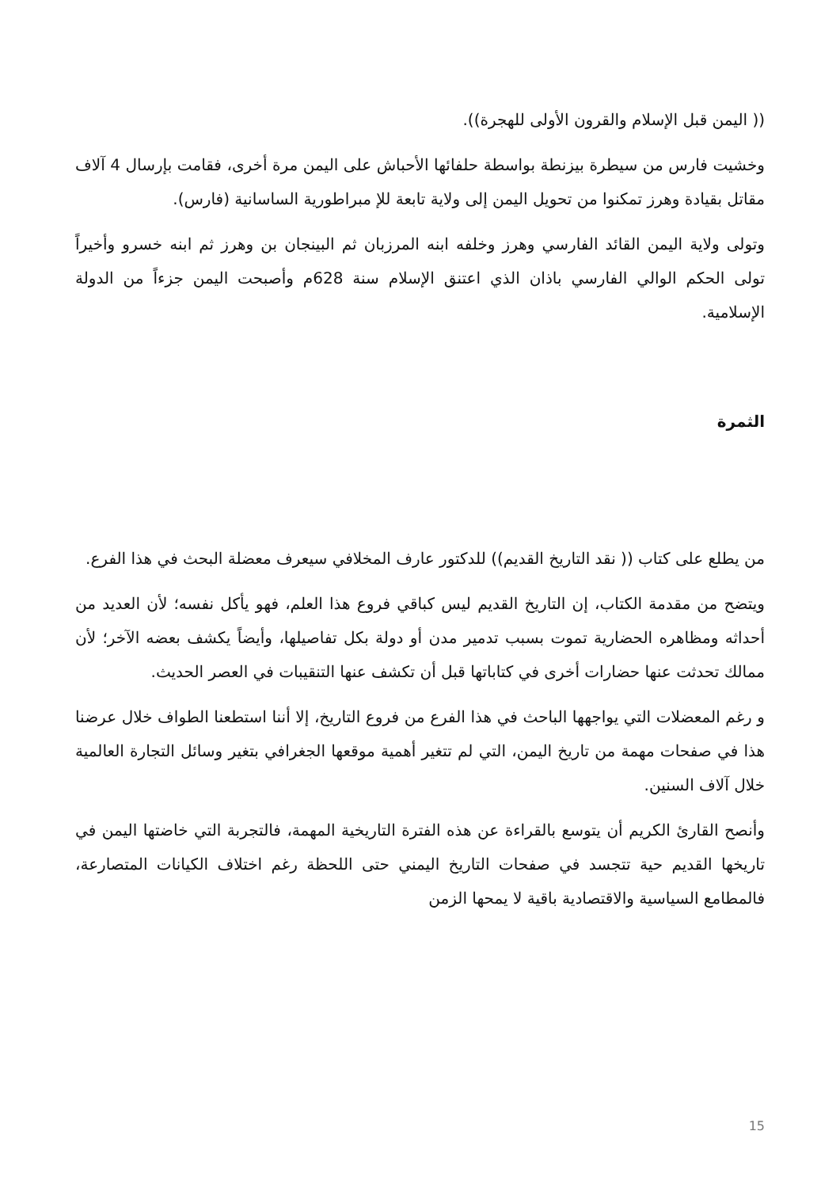(( اليمن قبل الإسلام والقرون الأولى للهجرة)).
وخشيت فارس من سيطرة بيزنطة بواسطة حلفائها الأحباش على اليمن مرة أخرى، فقامت بإرسال 4 آلاف مقاتل بقيادة وهرز تمكنوا من تحويل اليمن إلى ولاية تابعة للإ مبراطورية الساسانية (فارس).
وتولى ولاية اليمن القائد الفارسي وهرز وخلفه ابنه المرزبان ثم البينجان بن وهرز ثم ابنه خسرو وأخيراً تولى الحكم الوالي الفارسي باذان الذي اعتنق الإسلام سنة 628م وأصبحت اليمن جزءاً من الدولة الإسلامية.
الثمرة
من يطلع على كتاب (( نقد التاريخ القديم)) للدكتور عارف المخلافي سيعرف معضلة البحث في هذا الفرع.
ويتضح من مقدمة الكتاب، إن التاريخ القديم ليس كباقي فروع هذا العلم، فهو يأكل نفسه؛ لأن العديد من أحداثه ومظاهره الحضارية تموت بسبب تدمير مدن أو دولة بكل تفاصيلها، وأيضاً يكشف بعضه الآخر؛ لأن ممالك تحدثت عنها حضارات أخرى في كتاباتها قبل أن تكشف عنها التنقيبات في العصر الحديث.
و رغم المعضلات التي يواجهها الباحث في هذا الفرع من فروع التاريخ، إلا أننا استطعنا الطواف خلال عرضنا هذا في صفحات مهمة من تاريخ اليمن، التي لم تتغير أهمية موقعها الجغرافي بتغير وسائل التجارة العالمية خلال آلاف السنين.
وأنصح القارئ الكريم أن يتوسع بالقراءة عن هذه الفترة التاريخية المهمة، فالتجربة التي خاضتها اليمن في تاريخها القديم حية تتجسد في صفحات التاريخ اليمني حتى اللحظة رغم اختلاف الكيانات المتصارعة، فالمطامع السياسية والاقتصادية باقية لا يمحها الزمن
15